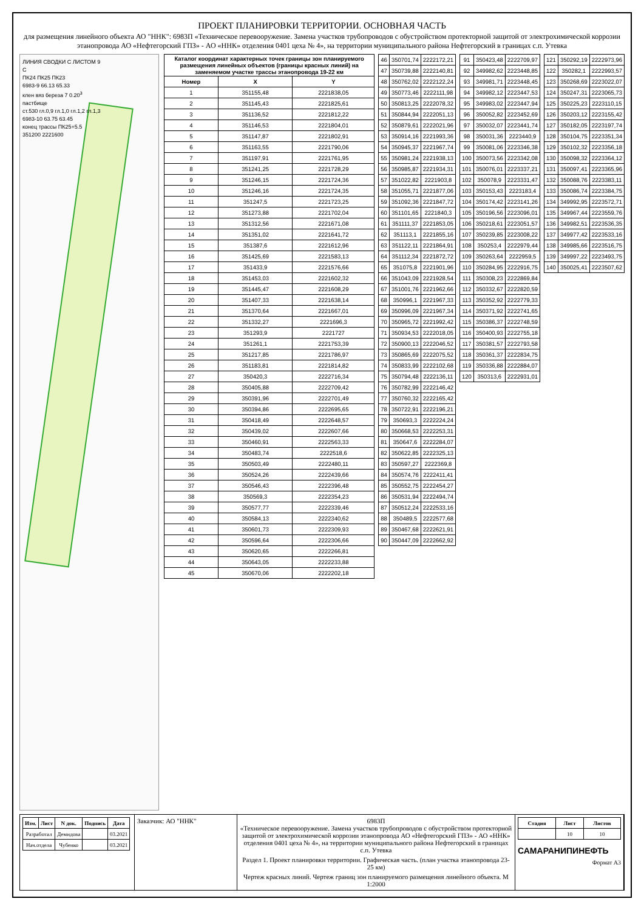ПРОЕКТ ПЛАНИРОВКИ ТЕРРИТОРИИ. ОСНОВНАЯ ЧАСТЬ
для размещения линейного объекта АО "ННК": 6983П «Техническое перевооружение. Замена участков трубопроводов с обустройством протекторной защитой от электрохимической коррозии этанопровода АО «Нефтегорский ГПЗ» - АО «ННК» отделения 0401 цеха № 4», на территории муниципального района Нефтегорский в границах с.п. Утевка
ЛИНИЯ СВОДКИ С ЛИСТОМ 9
С
ПК24 ПК25 ПК23
6983-9 66.13 65.33
клен вяз береза 7 0.20<sup>3</sup>
пастбище
ст.530 гл.0,9 гл.1,0 гл.1,2 гл.1,3
6983-10 63.75 63.45
конец трассы ПК25+5.5
351200 2221600
| Каталог координат характерных точек границы зон планируемого размещения линейных объектов (границы красных линий) на заменяемом участке трассы этанопровода 19-22 км | | |
| --- | --- | --- |
| Номер | X | Y |
| 1 | 351155,48 | 2221838,05 |
| 2 | 351145,43 | 2221825,61 |
| 3 | 351136,52 | 2221812,22 |
| 4 | 351146,53 | 2221804,01 |
| 5 | 351147,87 | 2221802,91 |
| 6 | 351163,55 | 2221790,06 |
| 7 | 351197,91 | 2221761,95 |
| 8 | 351241,25 | 2221728,29 |
| 9 | 351246,15 | 2221724,36 |
| 10 | 351246,16 | 2221724,35 |
| 11 | 351247,5 | 2221723,25 |
| 12 | 351273,88 | 2221702,04 |
| 13 | 351312,56 | 2221671,08 |
| 14 | 351351,02 | 2221641,72 |
| 15 | 351387,6 | 2221612,96 |
| 16 | 351425,69 | 2221583,13 |
| 17 | 351433,9 | 2221576,66 |
| 18 | 351453,03 | 2221602,32 |
| 19 | 351445,47 | 2221608,29 |
| 20 | 351407,33 | 2221638,14 |
| 21 | 351370,64 | 2221667,01 |
| 22 | 351332,27 | 2221696,3 |
| 23 | 351293,9 | 2221727 |
| 24 | 351261,1 | 2221753,39 |
| 25 | 351217,85 | 2221786,97 |
| 26 | 351183,81 | 2221814,82 |
| 27 | 350420,3 | 2222716,34 |
| 28 | 350405,88 | 2222709,42 |
| 29 | 350391,96 | 2222701,49 |
| 30 | 350394,86 | 2222695,65 |
| 31 | 350418,49 | 2222648,57 |
| 32 | 350439,02 | 2222607,66 |
| 33 | 350460,91 | 2222563,33 |
| 34 | 350483,74 | 2222518,6 |
| 35 | 350503,49 | 2222480,11 |
| 36 | 350524,26 | 2222439,66 |
| 37 | 350546,43 | 2222396,48 |
| 38 | 350569,3 | 2222354,23 |
| 39 | 350577,77 | 2222339,46 |
| 40 | 350584,13 | 2222340,62 |
| 41 | 350601,73 | 2222309,93 |
| 42 | 350596,64 | 2222306,66 |
| 43 | 350620,65 | 2222266,81 |
| 44 | 350643,05 | 2222233,88 |
| 45 | 350670,06 | 2222202,18 |
| 46 | 350701,74 | 2222172,21 |
| 47 | 350739,88 | 2222140,81 |
| 48 | 350762,02 | 2222122,24 |
| 49 | 350773,46 | 2222111,98 |
| 50 | 350813,25 | 2222078,32 |
| 51 | 350844,94 | 2222051,13 |
| 52 | 350879,61 | 2222021,96 |
| 53 | 350914,16 | 2221993,36 |
| 54 | 350945,37 | 2221967,74 |
| 55 | 350981,24 | 2221938,13 |
| 56 | 350985,87 | 2221934,31 |
| 57 | 351022,82 | 2221903,8 |
| 58 | 351055,71 | 2221877,06 |
| 59 | 351092,36 | 2221847,72 |
| 60 | 351101,65 | 2221840,3 |
| 61 | 351111,37 | 2221853,05 |
| 62 | 351113,1 | 2221855,16 |
| 63 | 351122,11 | 2221864,91 |
| 64 | 351112,34 | 2221872,72 |
| 65 | 351075,8 | 2221901,96 |
| 66 | 351043,09 | 2221928,54 |
| 67 | 351001,76 | 2221962,66 |
| 68 | 350996,1 | 2221967,33 |
| 69 | 350996,09 | 2221967,34 |
| 70 | 350965,72 | 2221992,42 |
| 71 | 350934,53 | 2222018,05 |
| 72 | 350900,13 | 2222046,52 |
| 73 | 350865,69 | 2222075,52 |
| 74 | 350833,99 | 2222102,68 |
| 75 | 350794,48 | 2222136,11 |
| 76 | 350782,99 | 2222146,42 |
| 77 | 350760,32 | 2222165,42 |
| 78 | 350722,91 | 2222196,21 |
| 79 | 350693,3 | 2222224,24 |
| 80 | 350668,53 | 2222253,31 |
| 81 | 350647,6 | 2222284,07 |
| 82 | 350622,85 | 2222325,13 |
| 83 | 350597,27 | 2222369,8 |
| 84 | 350574,76 | 2222411,41 |
| 85 | 350552,75 | 2222454,27 |
| 86 | 350531,94 | 2222494,74 |
| 87 | 350512,24 | 2222533,16 |
| 88 | 350489,5 | 2222577,68 |
| 89 | 350467,68 | 2222621,91 |
| 90 | 350447,09 | 2222662,92 |
| 91 | 350423,48 | 2222709,97 |
| 92 | 349982,62 | 2223448,85 |
| 93 | 349981,71 | 2223448,45 |
| 94 | 349982,12 | 2223447,53 |
| 95 | 349983,02 | 2223447,94 |
| 96 | 350052,82 | 2223452,69 |
| 97 | 350032,07 | 2223441,74 |
| 98 | 350031,36 | 2223440,9 |
| 99 | 350081,06 | 2223346,38 |
| 100 | 350073,56 | 2223342,08 |
| 101 | 350076,01 | 2223337,21 |
| 102 | 350078,9 | 2223331,47 |
| 103 | 350153,43 | 2223183,4 |
| 104 | 350174,42 | 2223141,26 |
| 105 | 350196,56 | 2223096,01 |
| 106 | 350218,61 | 2223051,57 |
| 107 | 350239,85 | 2223008,22 |
| 108 | 350253,4 | 2222979,44 |
| 109 | 350263,64 | 2222959,5 |
| 110 | 350284,95 | 2222916,75 |
| 111 | 350308,23 | 2222869,84 |
| 112 | 350332,67 | 2222820,59 |
| 113 | 350352,92 | 2222779,33 |
| 114 | 350371,92 | 2222741,65 |
| 115 | 350386,37 | 2222748,59 |
| 116 | 350400,93 | 2222755,18 |
| 117 | 350381,57 | 2222793,58 |
| 118 | 350361,37 | 2222834,75 |
| 119 | 350336,88 | 2222884,07 |
| 120 | 350313,6 | 2222931,01 |
| 121 | 350292,19 | 2222973,96 |
| 122 | 350282,1 | 2222993,57 |
| 123 | 350268,69 | 2223022,07 |
| 124 | 350247,31 | 2223065,73 |
| 125 | 350225,23 | 2223110,15 |
| 126 | 350203,12 | 2223155,42 |
| 127 | 350182,05 | 2223197,74 |
| 128 | 350104,75 | 2223351,34 |
| 129 | 350102,32 | 2223356,18 |
| 130 | 350098,32 | 2223364,12 |
| 131 | 350097,41 | 2223365,96 |
| 132 | 350088,76 | 2223383,11 |
| 133 | 350086,74 | 2223384,75 |
| 134 | 349992,95 | 2223572,71 |
| 135 | 349967,44 | 2223559,76 |
| 136 | 349982,51 | 2223536,35 |
| 137 | 349977,42 | 2223533,16 |
| 138 | 349985,66 | 2223516,75 |
| 139 | 349997,22 | 2223493,75 |
| 140 | 350025,41 | 2223507,62 |
| Изм. | Лист | N док. | Подпись | Дата |
| --- | --- | --- | --- | --- |
| Разработал | | Демидова | | 03.2021 |
| Нач.отдела | | Чубенко | | 03.2021 |
Заказчик: АО "ННК" 6983П
«Техническое перевооружение. Замена участков трубопроводов с обустройством протекторной защитой от электрохимической коррозии этанопровода АО «Нефтегорский ГПЗ» - АО «ННК» отделения 0401 цеха № 4», на территории муниципального района Нефтегорский в границах с.п. Утевка
Раздел 1. Проект планировки территории. Графическая часть. (план участка этанопровода 23-25 км)
Чертеж красных линий. Чертеж границ зон планируемого размещения линейного объекта. М 1:2000
| Стадия | Лист | Листов |
| --- | --- | --- |
| | 10 | 10 |
САМАРАНИПИНЕФТЬ
Формат А3